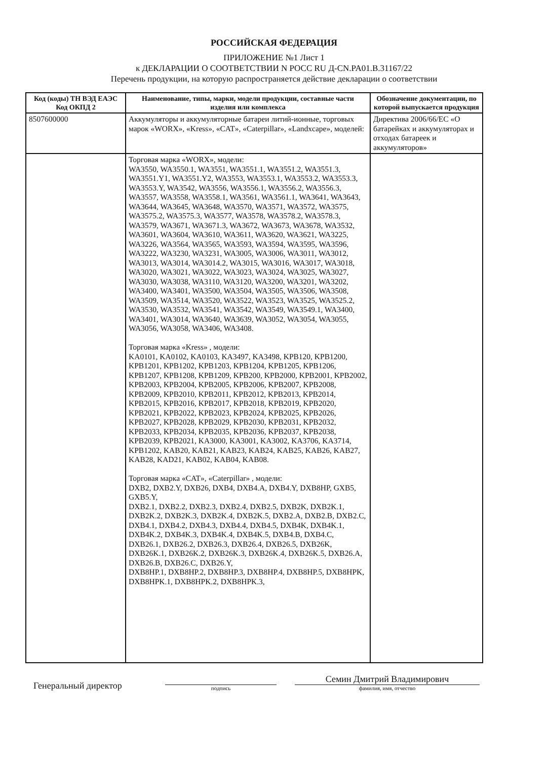РОССИЙСКАЯ ФЕДЕРАЦИЯ
ПРИЛОЖЕНИЕ №1 Лист 1
к ДЕКЛАРАЦИИ О СООТВЕТСТВИИ N РОСС RU Д-CN.PA01.B.31167/22
Перечень продукции, на которую распространяется действие декларации о соответствии
| Код (коды) ТН ВЭД ЕАЭС Код ОКПД 2 | Наименование, типы, марки, модели продукции, составные части изделия или комплекса | Обозначение документации, по которой выпускается продукция |
| --- | --- | --- |
| 8507600000 | Аккумуляторы и аккумуляторные батареи литий-ионные, торговых марок «WORX», «Kress», «CAT», «Caterpillar», «Landxcape», моделей: | Директива 2006/66/ЕС «О батарейках и аккумуляторах и отходах батареек и аккумуляторов» |
| | Торговая марка «WORX», модели: WA3550, WA3550.1, WA3551, WA3551.1, WA3551.2, WA3551.3, WA3551.Y1, WA3551.Y2, WA3553, WA3553.1, WA3553.2, WA3553.3, WA3553.Y, WA3542, WA3556, WA3556.1, WA3556.2, WA3556.3, WA3557, WA3558, WA3558.1, WA3561, WA3561.1, WA3641, WA3643, WA3644, WA3645, WA3648, WA3570, WA3571, WA3572, WA3575, WA3575.2, WA3575.3, WA3577, WA3578, WA3578.2, WA3578.3, WA3579, WA3671, WA3671.3, WA3672, WA3673, WA3678, WA3532, WA3601, WA3604, WA3610, WA3611, WA3620, WA3621, WA3225, WA3226, WA3564, WA3565, WA3593, WA3594, WA3595, WA3596, WA3222, WA3230, WA3231, WA3005, WA3006, WA3011, WA3012, WA3013, WA3014, WA3014.2, WA3015, WA3016, WA3017, WA3018, WA3020, WA3021, WA3022, WA3023, WA3024, WA3025, WA3027, WA3030, WA3038, WA3110, WA3120, WA3200, WA3201, WA3202, WA3400, WA3401, WA3500, WA3504, WA3505, WA3506, WA3508, WA3509, WA3514, WA3520, WA3522, WA3523, WA3525, WA3525.2, WA3530, WA3532, WA3541, WA3542, WA3549, WA3549.1, WA3400, WA3401, WA3014, WA3640, WA3639, WA3052, WA3054, WA3055, WA3056, WA3058, WA3406, WA3408. Торговая марка «Kress» , модели: KA0101, KA0102, KA0103, KA3497, KA3498, KPB120, KPB1200, KPB1201, KPB1202, KPB1203, KPB1204, KPB1205, KPB1206, KPB1207, KPB1208, KPB1209, KPB200, KPB2000, KPB2001, KPB2002, KPB2003, KPB2004, KPB2005, KPB2006, KPB2007, KPB2008, KPB2009, KPB2010, KPB2011, KPB2012, KPB2013, KPB2014, KPB2015, KPB2016, KPB2017, KPB2018, KPB2019, KPB2020, KPB2021, KPB2022, KPB2023, KPB2024, KPB2025, KPB2026, KPB2027, KPB2028, KPB2029, KPB2030, KPB2031, KPB2032, KPB2033, KPB2034, KPB2035, KPB2036, KPB2037, KPB2038, KPB2039, KPB2021, KA3000, KA3001, KA3002, KA3706, KA3714, KPB1202, KAB20, KAB21, KAB23, KAB24, KAB25, KAB26, KAB27, KAB28, KAD21, KAB02, KAB04, KAB08. Торговая марка «CAT», «Caterpillar» , модели: DXB2, DXB2.Y, DXB26, DXB4, DXB4.A, DXB4.Y, DXB8HP, GXB5, GXB5.Y, DXB2.1, DXB2.2, DXB2.3, DXB2.4, DXB2.5, DXB2K, DXB2K.1, DXB2K.2, DXB2K.3, DXB2K.4, DXB2K.5, DXB2.A, DXB2.B, DXB2.C, DXB4.1, DXB4.2, DXB4.3, DXB4.4, DXB4.5, DXB4K, DXB4K.1, DXB4K.2, DXB4K.3, DXB4K.4, DXB4K.5, DXB4.B, DXB4.C, DXB26.1, DXB26.2, DXB26.3, DXB26.4, DXB26.5, DXB26K, DXB26K.1, DXB26K.2, DXB26K.3, DXB26K.4, DXB26K.5, DXB26.A, DXB26.B, DXB26.C, DXB26.Y, DXB8HP.1, DXB8HP.2, DXB8HP.3, DXB8HP.4, DXB8HP.5, DXB8HPK, DXB8HPK.1, DXB8HPK.2, DXB8HPK.3, | |
Генеральный директор
подпись
Семин Дмитрий Владимирович
фамилия, имя, отчество